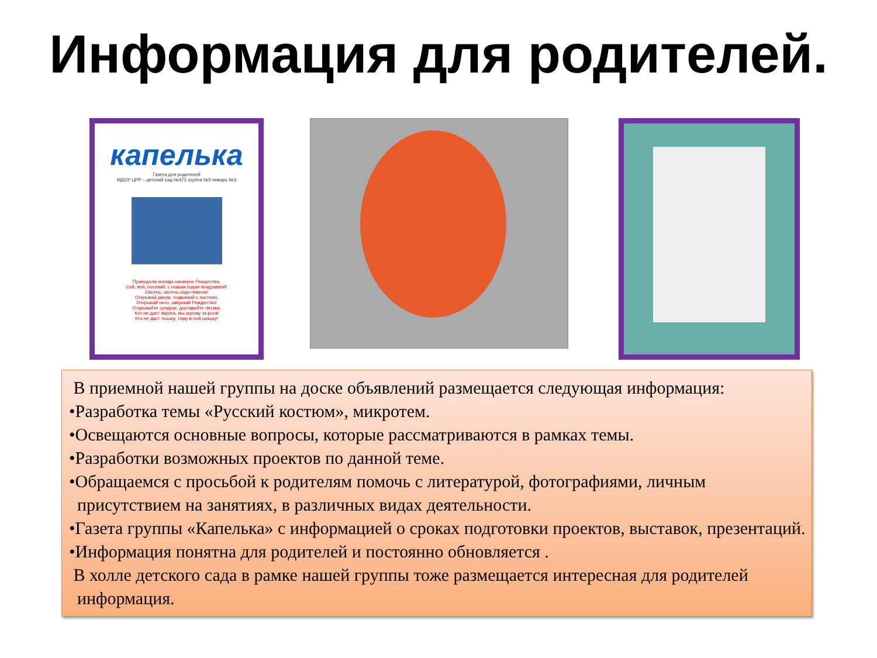Информация для родителей.
капелька
Газета для родителей
МДОУ ЦРР – детский сад №473 группа №5 январь №3
Приходила коляда накануне Рождества,
Сей, вей, посевай, с новым годом поздравляй!
Овсень, овсень ходи повсем!
Открывай двери, поднимай с постели,
Открывай окно, запускай Рождество!
Открывайте сундуки, доставайте пятаки.
Кто не даст пирога, мы корову за рога!
Кто не даст пышку, тому в лоб шишку!
В приемной нашей группы на доске объявлений размещается следующая информация:
•Разработка темы «Русский костюм», микротем.
•Освещаются основные вопросы, которые рассматриваются в рамках темы.
•Разработки возможных проектов по данной теме.
•Обращаемся с просьбой к родителям помочь с литературой, фотографиями, личным присутствием на занятиях, в различных видах деятельности.
•Газета группы «Капелька» с информацией о сроках подготовки проектов, выставок, презентаций.
•Информация понятна для родителей и постоянно обновляется .
В холле детского сада в рамке нашей группы тоже размещается интересная для родителей информация.